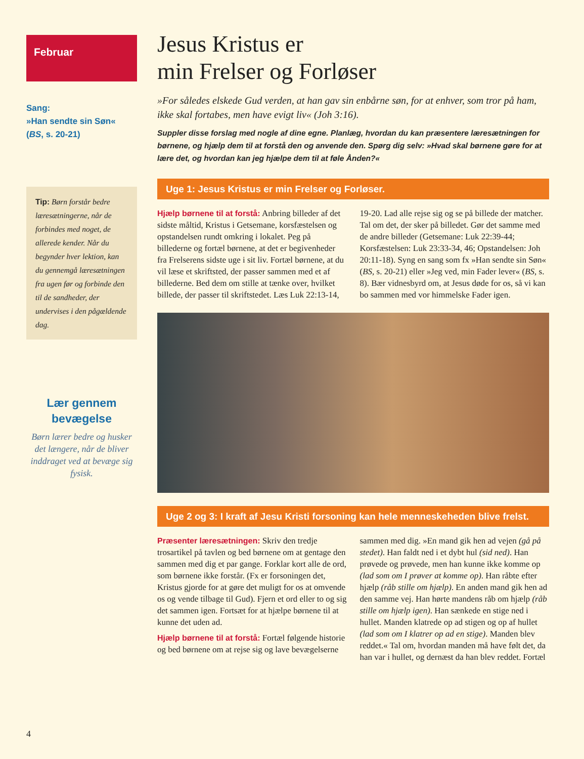Februar
Sang:
»Han sendte sin Søn«
(BS, s. 20-21)
Tip: Børn forstår bedre læresætningerne, når de forbindes med noget, de allerede kender. Når du begynder hver lektion, kan du gennemgå læresætningen fra ugen før og forbinde den til de sandheder, der undervises i den pågældende dag.
Lær gennem bevægelse
Børn lærer bedre og husker det længere, når de bliver inddraget ved at bevæge sig fysisk.
Jesus Kristus er
min Frelser og Forløser
»For således elskede Gud verden, at han gav sin enbårne søn, for at enhver, som tror på ham, ikke skal fortabes, men have evigt liv« (Joh 3:16).
Suppler disse forslag med nogle af dine egne. Planlæg, hvordan du kan præsentere læresætningen for børnene, og hjælp dem til at forstå den og anvende den. Spørg dig selv: »Hvad skal børnene gøre for at lære det, og hvordan kan jeg hjælpe dem til at føle Ånden?«
Uge 1: Jesus Kristus er min Frelser og Forløser.
Hjælp børnene til at forstå: Anbring billeder af det sidste måltid, Kristus i Getsemane, korsfæstelsen og opstandelsen rundt omkring i lokalet. Peg på billederne og fortæl børnene, at det er begivenheder fra Frelserens sidste uge i sit liv. Fortæl børnene, at du vil læse et skriftsted, der passer sammen med et af billederne. Bed dem om stille at tænke over, hvilket billede, der passer til skriftstedet. Læs Luk 22:13-14, 19-20. Lad alle rejse sig og se på billede der matcher. Tal om det, der sker på billedet. Gør det samme med de andre billeder (Getsemane: Luk 22:39-44; Korsfæstelsen: Luk 23:33-34, 46; Opstandelsen: Joh 20:11-18). Syng en sang som fx »Han sendte sin Søn« (BS, s. 20-21) eller »Jeg ved, min Fader lever« (BS, s. 8). Bær vidnesbyrd om, at Jesus døde for os, så vi kan bo sammen med vor himmelske Fader igen.
Uge 2 og 3: I kraft af Jesu Kristi forsoning kan hele menneskeheden blive frelst.
Præsenter læresætningen: Skriv den tredje trosartikel på tavlen og bed børnene om at gentage den sammen med dig et par gange. Forklar kort alle de ord, som børnene ikke forstår. (Fx er forsoningen det, Kristus gjorde for at gøre det muligt for os at omvende os og vende tilbage til Gud). Fjern et ord eller to og sig det sammen igen. Fortsæt for at hjælpe børnene til at kunne det uden ad.
Hjælp børnene til at forstå: Fortæl følgende historie og bed børnene om at rejse sig og lave bevægelserne sammen med dig. »En mand gik hen ad vejen (gå på stedet). Han faldt ned i et dybt hul (sid ned). Han prøvede og prøvede, men han kunne ikke komme op (lad som om I prøver at komme op). Han råbte efter hjælp (råb stille om hjælp). En anden mand gik hen ad den samme vej. Han hørte mandens råb om hjælp (råb stille om hjælp igen). Han sænkede en stige ned i hullet. Manden klatrede op ad stigen og op af hullet (lad som om I klatrer op ad en stige). Manden blev reddet.« Tal om, hvordan manden må have følt det, da han var i hullet, og dernæst da han blev reddet. Fortæl
4